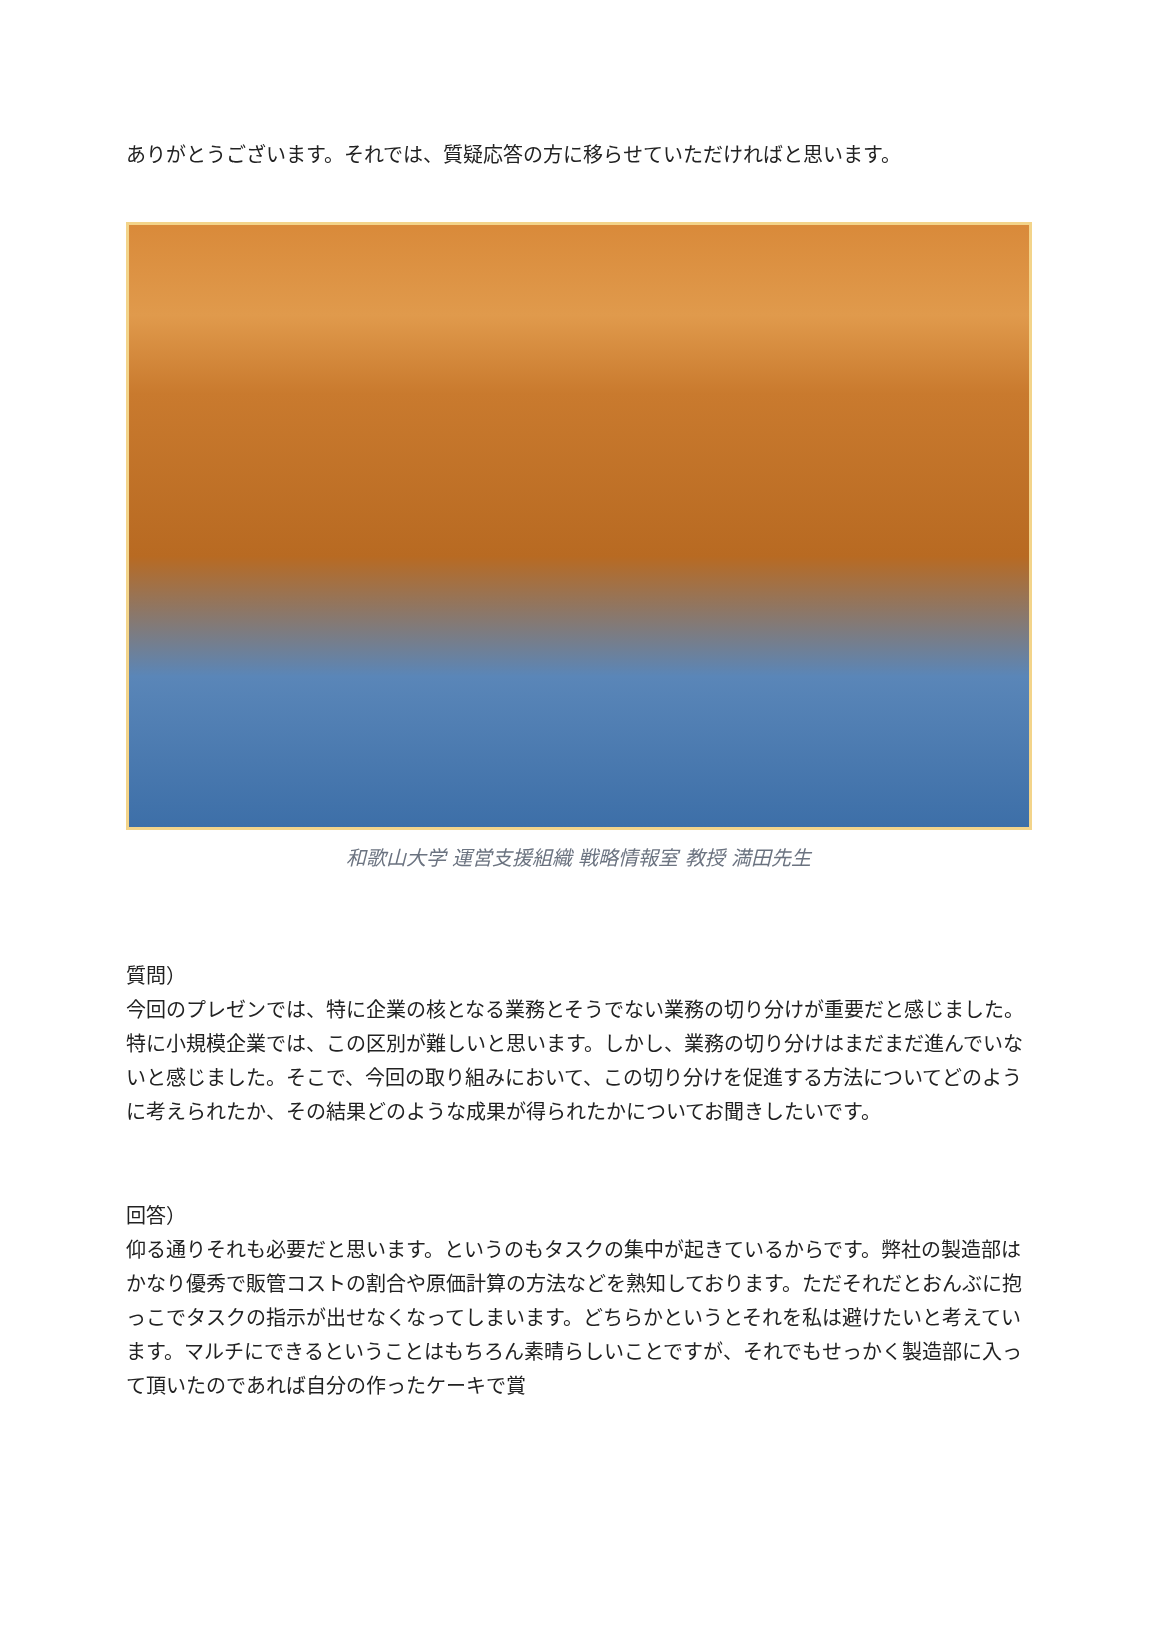ありがとうございます。それでは、質疑応答の方に移らせていただければと思います。
和歌山大学 運営支援組織 戦略情報室 教授 満田先生
質問）
今回のプレゼンでは、特に企業の核となる業務とそうでない業務の切り分けが重要だと感じました。特に小規模企業では、この区別が難しいと思います。しかし、業務の切り分けはまだまだ進んでいないと感じました。そこで、今回の取り組みにおいて、この切り分けを促進する方法についてどのように考えられたか、その結果どのような成果が得られたかについてお聞きしたいです。
回答）
仰る通りそれも必要だと思います。というのもタスクの集中が起きているからです。弊社の製造部はかなり優秀で販管コストの割合や原価計算の方法などを熟知しております。ただそれだとおんぶに抱っこでタスクの指示が出せなくなってしまいます。どちらかというとそれを私は避けたいと考えています。マルチにできるということはもちろん素晴らしいことですが、それでもせっかく製造部に入って頂いたのであれば自分の作ったケーキで賞